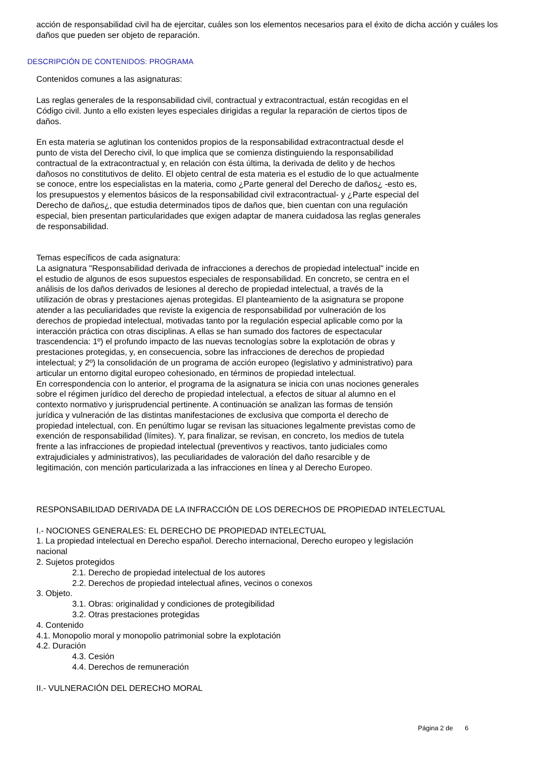acción de responsabilidad civil ha de ejercitar, cuáles son los elementos necesarios para el éxito de dicha acción y cuáles los daños que pueden ser objeto de reparación.
DESCRIPCIÓN DE CONTENIDOS: PROGRAMA
Contenidos comunes a las asignaturas:
Las reglas generales de la responsabilidad civil, contractual y extracontractual, están recogidas en el
Código civil. Junto a ello existen leyes especiales dirigidas a regular la reparación de ciertos tipos de
daños.
En esta materia se aglutinan los contenidos propios de la responsabilidad extracontractual desde el
punto de vista del Derecho civil, lo que implica que se comienza distinguiendo la responsabilidad
contractual de la extracontractual y, en relación con ésta última, la derivada de delito y de hechos
dañosos no constitutivos de delito. El objeto central de esta materia es el estudio de lo que actualmente
se conoce, entre los especialistas en la materia, como ¿Parte general del Derecho de daños¿ -esto es,
los presupuestos y elementos básicos de la responsabilidad civil extracontractual- y ¿Parte especial del
Derecho de daños¿, que estudia determinados tipos de daños que, bien cuentan con una regulación
especial, bien presentan particularidades que exigen adaptar de manera cuidadosa las reglas generales
de responsabilidad.
Temas específicos de cada asignatura:
La asignatura "Responsabilidad derivada de infracciones a derechos de propiedad intelectual" incide en
el estudio de algunos de esos supuestos especiales de responsabilidad. En concreto, se centra en el
análisis de los daños derivados de lesiones al derecho de propiedad intelectual, a través de la
utilización de obras y prestaciones ajenas protegidas. El planteamiento de la asignatura se propone
atender a las peculiaridades que reviste la exigencia de responsabilidad por vulneración de los
derechos de propiedad intelectual, motivadas tanto por la regulación especial aplicable como por la
interacción práctica con otras disciplinas. A ellas se han sumado dos factores de espectacular
trascendencia: 1º) el profundo impacto de las nuevas tecnologías sobre la explotación de obras y
prestaciones protegidas, y, en consecuencia, sobre las infracciones de derechos de propiedad
intelectual; y 2º) la consolidación de un programa de acción europeo (legislativo y administrativo) para
articular un entorno digital europeo cohesionado, en términos de propiedad intelectual.
En correspondencia con lo anterior, el programa de la asignatura se inicia con unas nociones generales
sobre el régimen jurídico del derecho de propiedad intelectual, a efectos de situar al alumno en el
contexto normativo y jurisprudencial pertinente. A continuación se analizan las formas de tensión
jurídica y vulneración de las distintas manifestaciones de exclusiva que comporta el derecho de
propiedad intelectual, con. En penúltimo lugar se revisan las situaciones legalmente previstas como de
exención de responsabilidad (límites). Y, para finalizar, se revisan, en concreto, los medios de tutela
frente a las infracciones de propiedad intelectual (preventivos y reactivos, tanto judiciales como
extrajudiciales y administrativos), las peculiaridades de valoración del daño resarcible y de
legitimación, con mención particularizada a las infracciones en línea y al Derecho Europeo.
RESPONSABILIDAD DERIVADA DE LA INFRACCIÓN DE LOS DERECHOS DE PROPIEDAD INTELECTUAL
I.- NOCIONES GENERALES: EL DERECHO DE PROPIEDAD INTELECTUAL
1. La propiedad intelectual en Derecho español. Derecho internacional, Derecho europeo y legislación
nacional
2. Sujetos protegidos
2.1. Derecho de propiedad intelectual de los autores
2.2. Derechos de propiedad intelectual afines, vecinos o conexos
3. Objeto.
3.1. Obras: originalidad y condiciones de protegibilidad
3.2. Otras prestaciones protegidas
4. Contenido
4.1. Monopolio moral y monopolio patrimonial sobre la explotación
4.2. Duración
4.3. Cesión
4.4. Derechos de remuneración
II.- VULNERACIÓN DEL DERECHO MORAL
Página 2 de 6